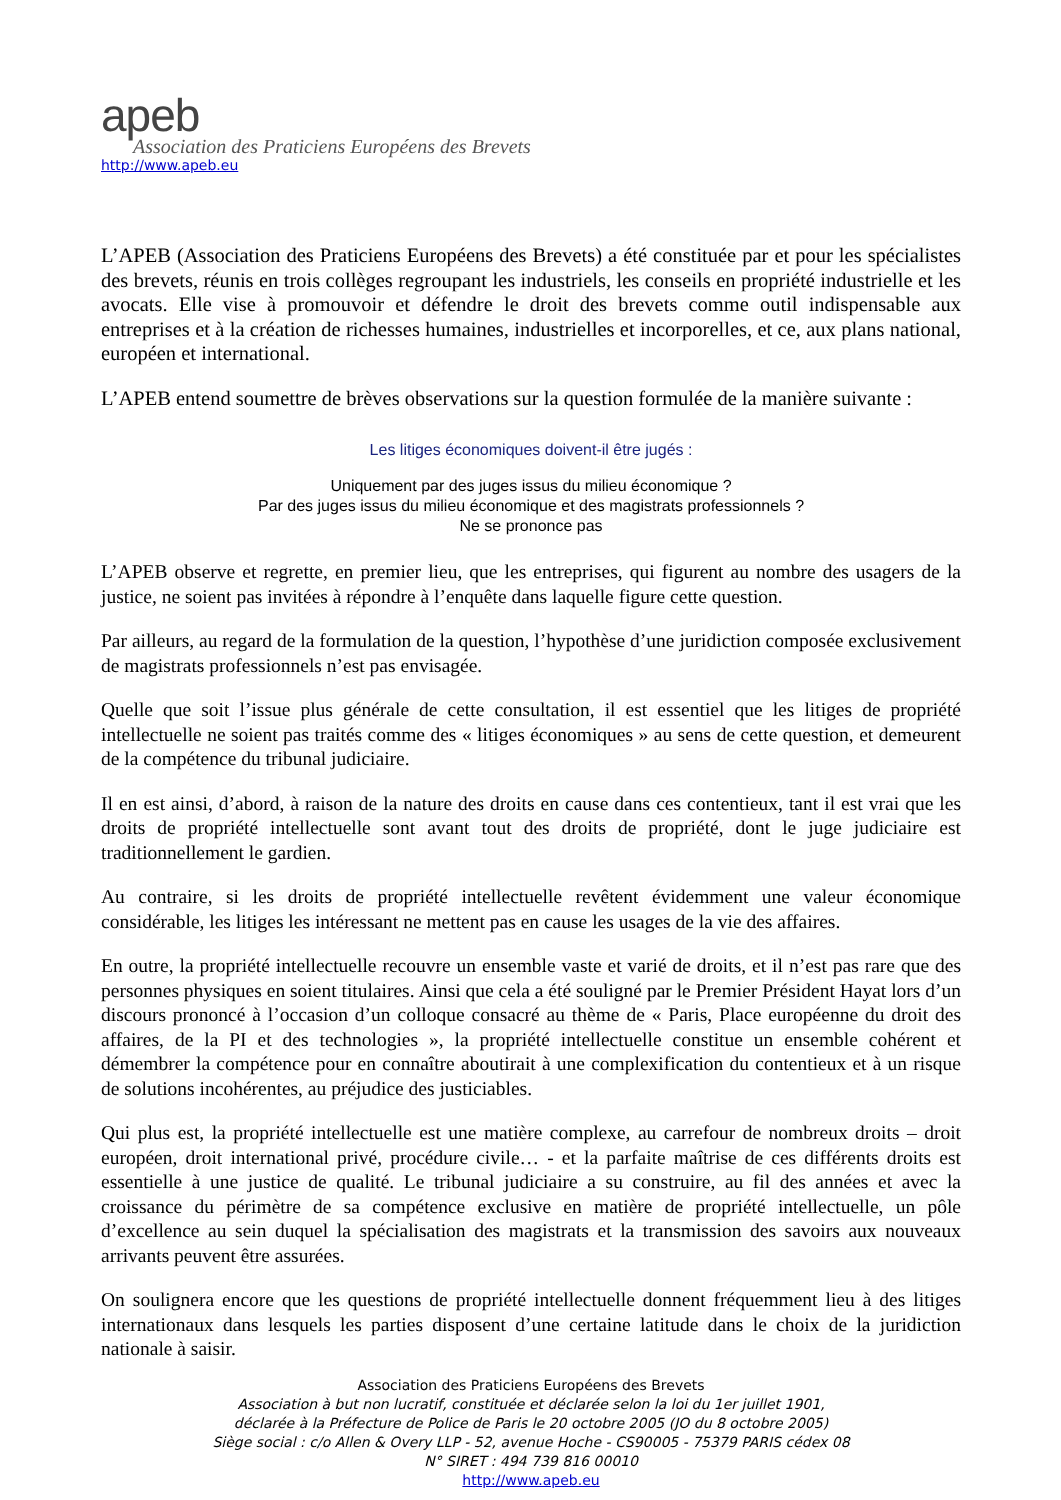apeb
Association des Praticiens Européens des Brevets
http://www.apeb.eu
L’APEB (Association des Praticiens Européens des Brevets) a été constituée par et pour les spécialistes des brevets, réunis en trois collèges regroupant les industriels, les conseils en propriété industrielle et les avocats. Elle vise à promouvoir et défendre le droit des brevets comme outil indispensable aux entreprises et à la création de richesses humaines, industrielles et incorporelles, et ce, aux plans national, européen et international.
L’APEB entend soumettre de brèves observations sur la question formulée de la manière suivante :
Les litiges économiques doivent-il être jugés :
Uniquement par des juges issus du milieu économique ?
Par des juges issus du milieu économique et des magistrats professionnels ?
Ne se prononce pas
L’APEB observe et regrette, en premier lieu, que les entreprises, qui figurent au nombre des usagers de la justice, ne soient pas invitées à répondre à l’enquête dans laquelle figure cette question.
Par ailleurs, au regard de la formulation de la question, l’hypothèse d’une juridiction composée exclusivement de magistrats professionnels n’est pas envisagée.
Quelle que soit l’issue plus générale de cette consultation, il est essentiel que les litiges de propriété intellectuelle ne soient pas traités comme des « litiges économiques » au sens de cette question, et demeurent de la compétence du tribunal judiciaire.
Il en est ainsi, d’abord, à raison de la nature des droits en cause dans ces contentieux, tant il est vrai que les droits de propriété intellectuelle sont avant tout des droits de propriété, dont le juge judiciaire est traditionnellement le gardien.
Au contraire, si les droits de propriété intellectuelle revêtent évidemment une valeur économique considérable, les litiges les intéressant ne mettent pas en cause les usages de la vie des affaires.
En outre, la propriété intellectuelle recouvre un ensemble vaste et varié de droits, et il n’est pas rare que des personnes physiques en soient titulaires. Ainsi que cela a été souligné par le Premier Président Hayat lors d’un discours prononcé à l’occasion d’un colloque consacré au thème de « Paris, Place européenne du droit des affaires, de la PI et des technologies », la propriété intellectuelle constitue un ensemble cohérent et démembrer la compétence pour en connaître aboutirait à une complexification du contentieux et à un risque de solutions incohérentes, au préjudice des justiciables.
Qui plus est, la propriété intellectuelle est une matière complexe, au carrefour de nombreux droits – droit européen, droit international privé, procédure civile… - et la parfaite maîtrise de ces différents droits est essentielle à une justice de qualité. Le tribunal judiciaire a su construire, au fil des années et avec la croissance du périmètre de sa compétence exclusive en matière de propriété intellectuelle, un pôle d’excellence au sein duquel la spécialisation des magistrats et la transmission des savoirs aux nouveaux arrivants peuvent être assurées.
On soulignera encore que les questions de propriété intellectuelle donnent fréquemment lieu à des litiges internationaux dans lesquels les parties disposent d’une certaine latitude dans le choix de la juridiction nationale à saisir.
Association des Praticiens Européens des Brevets
Association à but non lucratif, constituée et déclarée selon la loi du 1er juillet 1901,
déclarée à la Préfecture de Police de Paris le 20 octobre 2005 (JO du 8 octobre 2005)
Siège social : c/o Allen & Overy LLP - 52, avenue Hoche - CS90005 - 75379 PARIS cédex 08
N° SIRET : 494 739 816 00010
http://www.apeb.eu